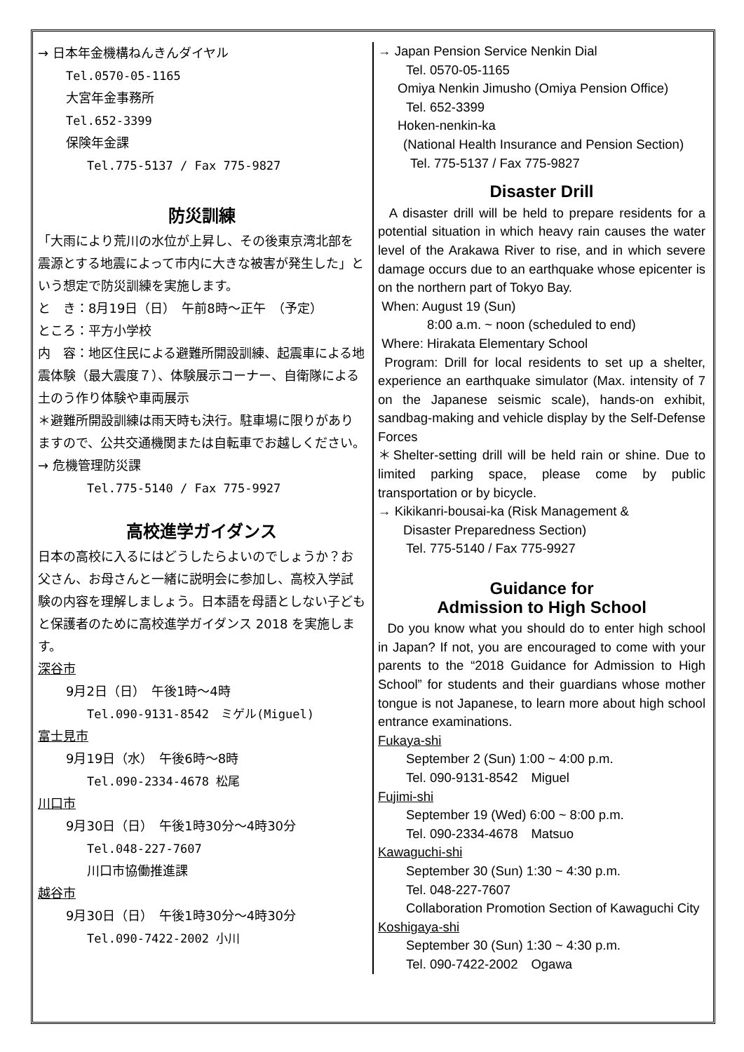→ 日本年金機構ねんきんダイヤル
Tel.0570-05-1165
大宮年金事務所
Tel.652-3399
保険年金課
Tel.775-5137 / Fax 775-9827
防災訓練
「大雨により荒川の水位が上昇し、その後東京湾北部を震源とする地震によって市内に大きな被害が発生した」という想定で防災訓練を実施します。
と　き：8月19日（日）　午前8時～正午　（予定）
ところ：平方小学校
内　容：地区住民による避難所開設訓練、起震車による地震体験（最大震度７）、体験展示コーナー、自衛隊による土のう作り体験や車両展示
＊避難所開設訓練は雨天時も決行。駐車場に限りがありますので、公共交通機関または自転車でお越しください。
→ 危機管理防災課
Tel.775-5140 / Fax 775-9927
高校進学ガイダンス
日本の高校に入るにはどうしたらよいのでしょうか？お父さん、お母さんと一緒に説明会に参加し、高校入学試験の内容を理解しましょう。日本語を母語としない子どもと保護者のために高校進学ガイダンス 2018 を実施します。
深谷市
9月2日（日）　午後1時～4時
Tel.090-9131-8542　ミゲル(Miguel)
富士見市
9月19日（水）　午後6時～8時
Tel.090-2334-4678 松尾
川口市
9月30日（日）　午後1時30分～4時30分
Tel.048-227-7607
川口市協働推進課
越谷市
9月30日（日）　午後1時30分～4時30分
Tel.090-7422-2002 小川
→ Japan Pension Service Nenkin Dial
Tel. 0570-05-1165
Omiya Nenkin Jimusho (Omiya Pension Office)
Tel. 652-3399
Hoken-nenkin-ka
(National Health Insurance and Pension Section)
Tel. 775-5137 / Fax 775-9827
Disaster Drill
A disaster drill will be held to prepare residents for a potential situation in which heavy rain causes the water level of the Arakawa River to rise, and in which severe damage occurs due to an earthquake whose epicenter is on the northern part of Tokyo Bay.
When: August 19 (Sun)
8:00 a.m. ~ noon (scheduled to end)
Where: Hirakata Elementary School
Program: Drill for local residents to set up a shelter, experience an earthquake simulator (Max. intensity of 7 on the Japanese seismic scale), hands-on exhibit, sandbag-making and vehicle display by the Self-Defense Forces
＊Shelter-setting drill will be held rain or shine. Due to limited parking space, please come by public transportation or by bicycle.
→ Kikikanri-bousai-ka (Risk Management &
Disaster Preparedness Section)
Tel. 775-5140 / Fax 775-9927
Guidance for
Admission to High School
Do you know what you should do to enter high school in Japan? If not, you are encouraged to come with your parents to the “2018 Guidance for Admission to High School” for students and their guardians whose mother tongue is not Japanese, to learn more about high school entrance examinations.
Fukaya-shi
September 2 (Sun) 1:00 ~ 4:00 p.m.
Tel. 090-9131-8542　Miguel
Fujimi-shi
September 19 (Wed) 6:00 ~ 8:00 p.m.
Tel. 090-2334-4678　Matsuo
Kawaguchi-shi
September 30 (Sun) 1:30 ~ 4:30 p.m.
Tel. 048-227-7607
Collaboration Promotion Section of Kawaguchi City
Koshigaya-shi
September 30 (Sun) 1:30 ~ 4:30 p.m.
Tel. 090-7422-2002　Ogawa